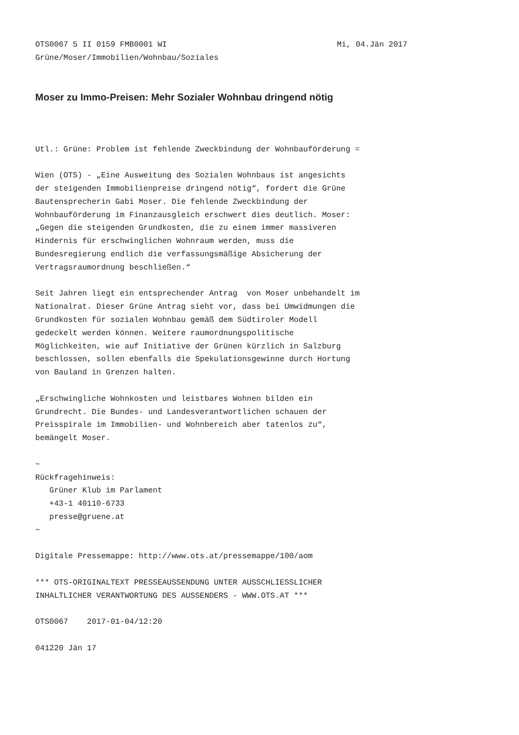OTS0067 5 II 0159 FMB0001 WI Mi, 04.Jän 2017
Grüne/Moser/Immobilien/Wohnbau/Soziales
Moser zu Immo-Preisen: Mehr Sozialer Wohnbau dringend nötig
Utl.: Grüne: Problem ist fehlende Zweckbindung der Wohnbauförderung = Wien (OTS) - „Eine Ausweitung des Sozialen Wohnbaus ist angesichts der steigenden Immobilienpreise dringend nötig“, fordert die Grüne Bautensprecherin Gabi Moser. Die fehlende Zweckbindung der Wohnbauförderung im Finanzausgleich erschwert dies deutlich. Moser: „Gegen die steigenden Grundkosten, die zu einem immer massiveren Hindernis für erschwinglichen Wohnraum werden, muss die Bundesregierung endlich die verfassungsmäßige Absicherung der Vertragsraumordnung beschließen.“ Seit Jahren liegt ein entsprechender Antrag von Moser unbehandelt im Nationalrat. Dieser Grüne Antrag sieht vor, dass bei Umwidmungen die Grundkosten für sozialen Wohnbau gemäß dem Südtiroler Modell gedeckelt werden können. Weitere raumordnungspolitische Möglichkeiten, wie auf Initiative der Grünen kürzlich in Salzburg beschlossen, sollen ebenfalls die Spekulationsgewinne durch Hortung von Bauland in Grenzen halten. „Erschwingliche Wohnkosten und leistbares Wohnen bilden ein Grundrecht. Die Bundes- und Landesverantwortlichen schauen der Preisspirale im Immobilien- und Wohnbereich aber tatenlos zu“, bemängelt Moser. ~ Rückfragehinweis: Grüner Klub im Parlament +43-1 40110-6733 presse@gruene.at ~ Digitale Pressemappe: http://www.ots.at/pressemappe/100/aom *** OTS-ORIGINALTEXT PRESSEAUSSENDUNG UNTER AUSSCHLIESSLICHER INHALTLICHER VERANTWORTUNG DES AUSSENDERS - WWW.OTS.AT *** OTS0067 2017-01-04/12:20 041220 Jän 17